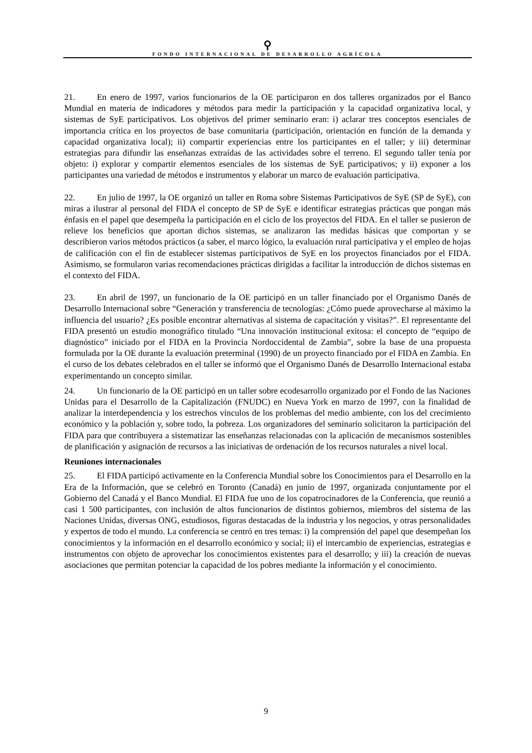⚲
FONDO INTERNACIONAL DE DESARROLLO AGRÍCOLA
21. En enero de 1997, varios funcionarios de la OE participaron en dos talleres organizados por el Banco Mundial en materia de indicadores y métodos para medir la participación y la capacidad organizativa local, y sistemas de SyE participativos. Los objetivos del primer seminario eran: i) aclarar tres conceptos esenciales de importancia crítica en los proyectos de base comunitaria (participación, orientación en función de la demanda y capacidad organizativa local); ii) compartir experiencias entre los participantes en el taller; y iii) determinar estrategias para difundir las enseñanzas extraídas de las actividades sobre el terreno. El segundo taller tenía por objeto: i) explorar y compartir elementos esenciales de los sistemas de SyE participativos; y ii) exponer a los participantes una variedad de métodos e instrumentos y elaborar un marco de evaluación participativa.
22. En julio de 1997, la OE organizó un taller en Roma sobre Sistemas Participativos de SyE (SP de SyE), con miras a ilustrar al personal del FIDA el concepto de SP de SyE e identificar estrategias prácticas que pongan más énfasis en el papel que desempeña la participación en el ciclo de los proyectos del FIDA. En el taller se pusieron de relieve los beneficios que aportan dichos sistemas, se analizaron las medidas básicas que comportan y se describieron varios métodos prácticos (a saber, el marco lógico, la evaluación rural participativa y el empleo de hojas de calificación con el fin de establecer sistemas participativos de SyE en los proyectos financiados por el FIDA. Asimismo, se formularon varias recomendaciones prácticas dirigidas a facilitar la introducción de dichos sistemas en el contexto del FIDA.
23. En abril de 1997, un funcionario de la OE participó en un taller financiado por el Organismo Danés de Desarrollo Internacional sobre “Generación y transferencia de tecnologías: ¿Cómo puede aprovecharse al máximo la influencia del usuario? ¿Es posible encontrar alternativas al sistema de capacitación y visitas?”. El representante del FIDA presentó un estudio monográfico titulado “Una innovación institucional exitosa: el concepto de “equipo de diagnóstico” iniciado por el FIDA en la Provincia Nordoccidental de Zambia”, sobre la base de una propuesta formulada por la OE durante la evaluación preterminal (1990) de un proyecto financiado por el FIDA en Zambia. En el curso de los debates celebrados en el taller se informó que el Organismo Danés de Desarrollo Internacional estaba experimentando un concepto similar.
24. Un funcionario de la OE participó en un taller sobre ecodesarrollo organizado por el Fondo de las Naciones Unidas para el Desarrollo de la Capitalización (FNUDC) en Nueva York en marzo de 1997, con la finalidad de analizar la interdependencia y los estrechos vínculos de los problemas del medio ambiente, con los del crecimiento económico y la población y, sobre todo, la pobreza. Los organizadores del seminario solicitaron la participación del FIDA para que contribuyera a sistematizar las enseñanzas relacionadas con la aplicación de mecanismos sostenibles de planificación y asignación de recursos a las iniciativas de ordenación de los recursos naturales a nivel local.
Reuniones internacionales
25. El FIDA participó activamente en la Conferencia Mundial sobre los Conocimientos para el Desarrollo en la Era de la Información, que se celebró en Toronto (Canadá) en junio de 1997, organizada conjuntamente por el Gobierno del Canadá y el Banco Mundial. El FIDA fue uno de los copatrocinadores de la Conferencia, que reunió a casi 1 500 participantes, con inclusión de altos funcionarios de distintos gobiernos, miembros del sistema de las Naciones Unidas, diversas ONG, estudiosos, figuras destacadas de la industria y los negocios, y otras personalidades y expertos de todo el mundo. La conferencia se centró en tres temas: i) la comprensión del papel que desempeñan los conocimientos y la información en el desarrollo económico y social; ii) el intercambio de experiencias, estrategias e instrumentos con objeto de aprovechar los conocimientos existentes para el desarrollo; y iii) la creación de nuevas asociaciones que permitan potenciar la capacidad de los pobres mediante la información y el conocimiento.
9